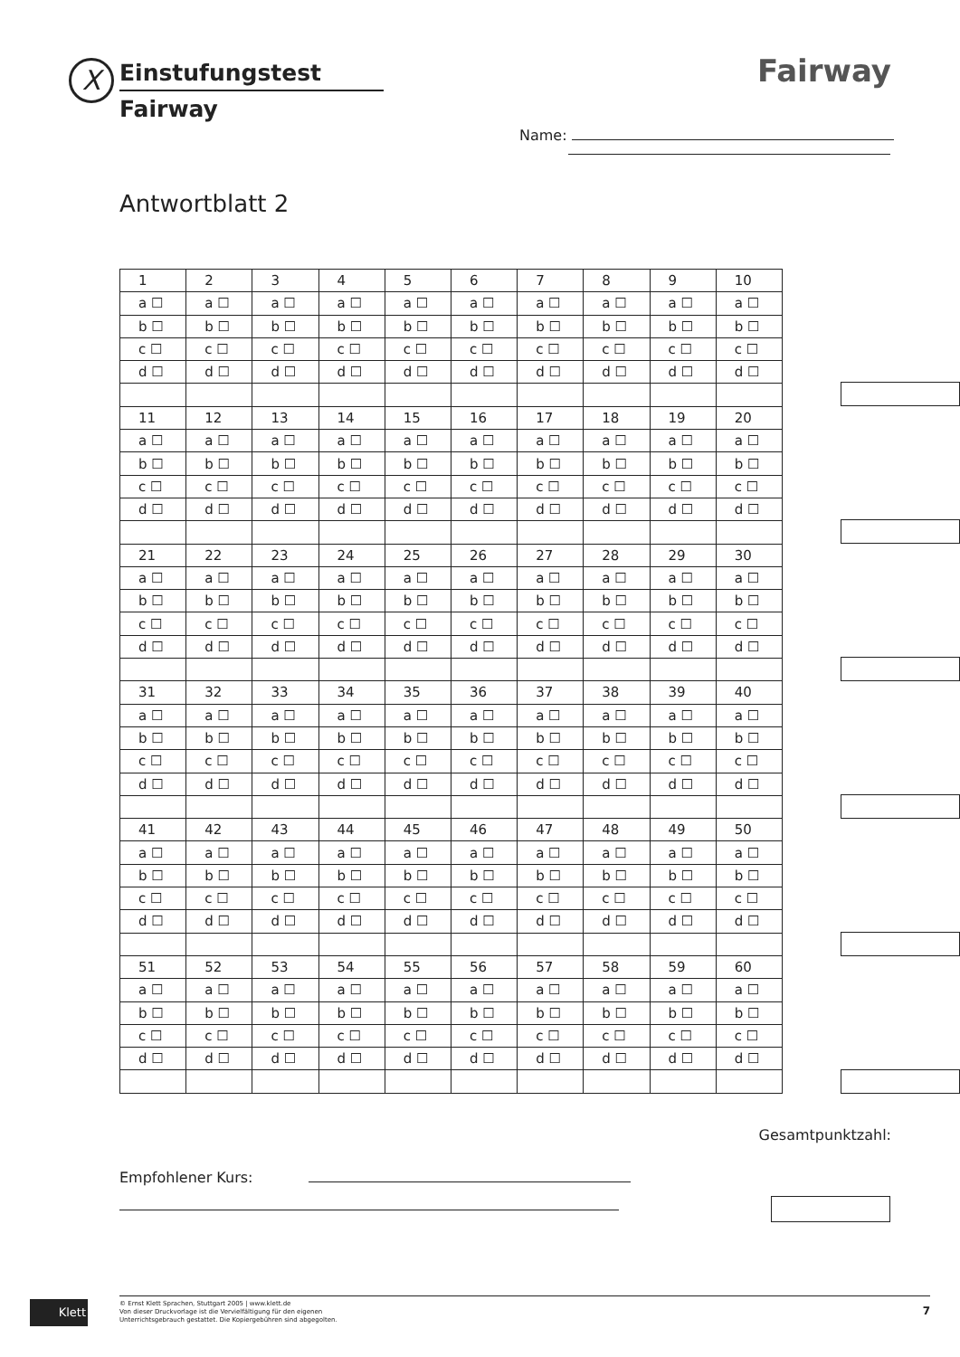X Einstufungstest
Fairway
Fairway
Name:
Antwortblatt 2
| 1 | 2 | 3 | 4 | 5 | 6 | 7 | 8 | 9 | 10 |
| a ☐ | a ☐ | a ☐ | a ☐ | a ☐ | a ☐ | a ☐ | a ☐ | a ☐ | a ☐ |
| b ☐ | b ☐ | b ☐ | b ☐ | b ☐ | b ☐ | b ☐ | b ☐ | b ☐ | b ☐ |
| c ☐ | c ☐ | c ☐ | c ☐ | c ☐ | c ☐ | c ☐ | c ☐ | c ☐ | c ☐ |
| d ☐ | d ☐ | d ☐ | d ☐ | d ☐ | d ☐ | d ☐ | d ☐ | d ☐ | d ☐ |
| 11 | 12 | 13 | 14 | 15 | 16 | 17 | 18 | 19 | 20 |
| a ☐ | a ☐ | a ☐ | a ☐ | a ☐ | a ☐ | a ☐ | a ☐ | a ☐ | a ☐ |
| b ☐ | b ☐ | b ☐ | b ☐ | b ☐ | b ☐ | b ☐ | b ☐ | b ☐ | b ☐ |
| c ☐ | c ☐ | c ☐ | c ☐ | c ☐ | c ☐ | c ☐ | c ☐ | c ☐ | c ☐ |
| d ☐ | d ☐ | d ☐ | d ☐ | d ☐ | d ☐ | d ☐ | d ☐ | d ☐ | d ☐ |
| 21 | 22 | 23 | 24 | 25 | 26 | 27 | 28 | 29 | 30 |
| a ☐ | a ☐ | a ☐ | a ☐ | a ☐ | a ☐ | a ☐ | a ☐ | a ☐ | a ☐ |
| b ☐ | b ☐ | b ☐ | b ☐ | b ☐ | b ☐ | b ☐ | b ☐ | b ☐ | b ☐ |
| c ☐ | c ☐ | c ☐ | c ☐ | c ☐ | c ☐ | c ☐ | c ☐ | c ☐ | c ☐ |
| d ☐ | d ☐ | d ☐ | d ☐ | d ☐ | d ☐ | d ☐ | d ☐ | d ☐ | d ☐ |
| 31 | 32 | 33 | 34 | 35 | 36 | 37 | 38 | 39 | 40 |
| a ☐ | a ☐ | a ☐ | a ☐ | a ☐ | a ☐ | a ☐ | a ☐ | a ☐ | a ☐ |
| b ☐ | b ☐ | b ☐ | b ☐ | b ☐ | b ☐ | b ☐ | b ☐ | b ☐ | b ☐ |
| c ☐ | c ☐ | c ☐ | c ☐ | c ☐ | c ☐ | c ☐ | c ☐ | c ☐ | c ☐ |
| d ☐ | d ☐ | d ☐ | d ☐ | d ☐ | d ☐ | d ☐ | d ☐ | d ☐ | d ☐ |
| 41 | 42 | 43 | 44 | 45 | 46 | 47 | 48 | 49 | 50 |
| a ☐ | a ☐ | a ☐ | a ☐ | a ☐ | a ☐ | a ☐ | a ☐ | a ☐ | a ☐ |
| b ☐ | b ☐ | b ☐ | b ☐ | b ☐ | b ☐ | b ☐ | b ☐ | b ☐ | b ☐ |
| c ☐ | c ☐ | c ☐ | c ☐ | c ☐ | c ☐ | c ☐ | c ☐ | c ☐ | c ☐ |
| d ☐ | d ☐ | d ☐ | d ☐ | d ☐ | d ☐ | d ☐ | d ☐ | d ☐ | d ☐ |
| 51 | 52 | 53 | 54 | 55 | 56 | 57 | 58 | 59 | 60 |
| a ☐ | a ☐ | a ☐ | a ☐ | a ☐ | a ☐ | a ☐ | a ☐ | a ☐ | a ☐ |
| b ☐ | b ☐ | b ☐ | b ☐ | b ☐ | b ☐ | b ☐ | b ☐ | b ☐ | b ☐ |
| c ☐ | c ☐ | c ☐ | c ☐ | c ☐ | c ☐ | c ☐ | c ☐ | c ☐ | c ☐ |
| d ☐ | d ☐ | d ☐ | d ☐ | d ☐ | d ☐ | d ☐ | d ☐ | d ☐ | d ☐ |
Gesamtpunktzahl:
Empfohlener Kurs:
Klett
© Ernst Klett Sprachen, Stuttgart 2005 | www.klett.de
Von dieser Druckvorlage ist die Vervielfältigung für den eigenen
Unterrichtsgebrauch gestattet. Die Kopiergebühren sind abgegolten.
7